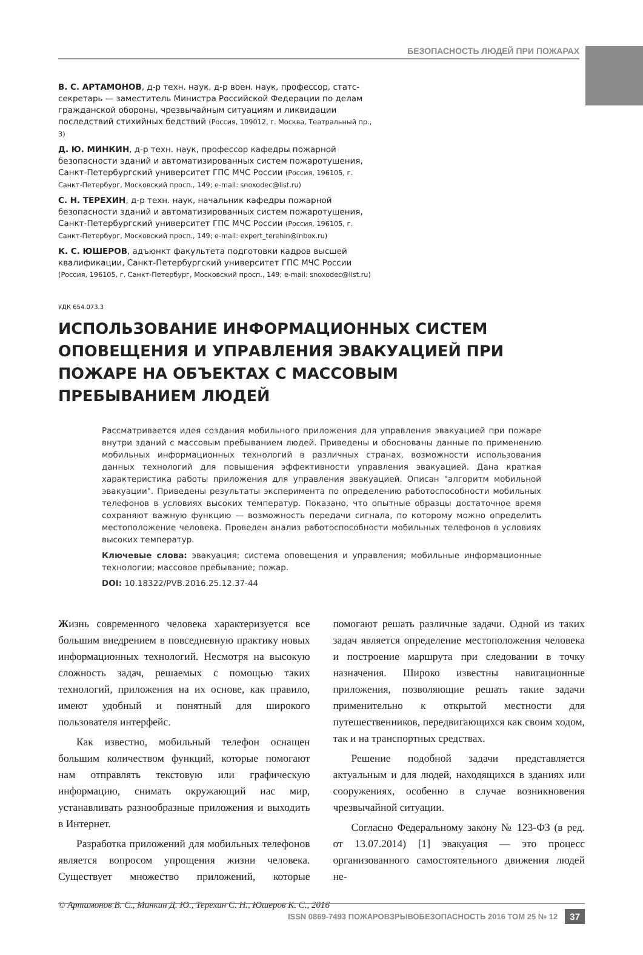БЕЗОПАСНОСТЬ ЛЮДЕЙ ПРИ ПОЖАРАХ
В. С. АРТАМОНОВ, д-р техн. наук, д-р воен. наук, профессор, статс-секретарь — заместитель Министра Российской Федерации по делам гражданской обороны, чрезвычайным ситуациям и ликвидации последствий стихийных бедствий (Россия, 109012, г. Москва, Театральный пр., 3)
Д. Ю. МИНКИН, д-р техн. наук, профессор кафедры пожарной безопасности зданий и автоматизированных систем пожаротушения, Санкт-Петербургский университет ГПС МЧС России (Россия, 196105, г. Санкт-Петербург, Московский просп., 149; e-mail: snoxodec@list.ru)
С. Н. ТЕРЕХИН, д-р техн. наук, начальник кафедры пожарной безопасности зданий и автоматизированных систем пожаротушения, Санкт-Петербургский университет ГПС МЧС России (Россия, 196105, г. Санкт-Петербург, Московский просп., 149; e-mail: expert_terehin@inbox.ru)
К. С. ЮШЕРОВ, адъюнкт факультета подготовки кадров высшей квалификации, Санкт-Петербургский университет ГПС МЧС России (Россия, 196105, г. Санкт-Петербург, Московский просп., 149; e-mail: snoxodec@list.ru)
УДК 654.073.3
ИСПОЛЬЗОВАНИЕ ИНФОРМАЦИОННЫХ СИСТЕМ ОПОВЕЩЕНИЯ И УПРАВЛЕНИЯ ЭВАКУАЦИЕЙ ПРИ ПОЖАРЕ НА ОБЪЕКТАХ С МАССОВЫМ ПРЕБЫВАНИЕМ ЛЮДЕЙ
Рассматривается идея создания мобильного приложения для управления эвакуацией при пожаре внутри зданий с массовым пребыванием людей. Приведены и обоснованы данные по применению мобильных информационных технологий в различных странах, возможности использования данных технологий для повышения эффективности управления эвакуацией. Дана краткая характеристика работы приложения для управления эвакуацией. Описан "алгоритм мобильной эвакуации". Приведены результаты эксперимента по определению работоспособности мобильных телефонов в условиях высоких температур. Показано, что опытные образцы достаточное время сохраняют важную функцию — возможность передачи сигнала, по которому можно определить местоположение человека. Проведен анализ работоспособности мобильных телефонов в условиях высоких температур.
Ключевые слова: эвакуация; система оповещения и управления; мобильные информационные технологии; массовое пребывание; пожар.
DOI: 10.18322/PVB.2016.25.12.37-44
Жизнь современного человека характеризуется все большим внедрением в повседневную практику новых информационных технологий. Несмотря на высокую сложность задач, решаемых с помощью таких технологий, приложения на их основе, как правило, имеют удобный и понятный для широкого пользователя интерфейс.
Как известно, мобильный телефон оснащен большим количеством функций, которые помогают нам отправлять текстовую или графическую информацию, снимать окружающий нас мир, устанавливать разнообразные приложения и выходить в Интернет.
Разработка приложений для мобильных телефонов является вопросом упрощения жизни человека. Существует множество приложений, которые помогают решать различные задачи. Одной из таких задач является определение местоположения человека и построение маршрута при следовании в точку назначения. Широко известны навигационные приложения, позволяющие решать такие задачи применительно к открытой местности для путешественников, передвигающихся как своим ходом, так и на транспортных средствах.
Решение подобной задачи представляется актуальным и для людей, находящихся в зданиях или сооружениях, особенно в случае возникновения чрезвычайной ситуации.
Согласно Федеральному закону № 123-ФЗ (в ред. от 13.07.2014) [1] эвакуация — это процесс организованного самостоятельного движения людей не-
© Артамонов В. С., Минкин Д. Ю., Терехин С. Н., Юшеров К. С., 2016
ISSN 0869-7493 ПОЖАРОВЗРЫВОБЕЗОПАСНОСТЬ 2016 ТОМ 25 № 12 37